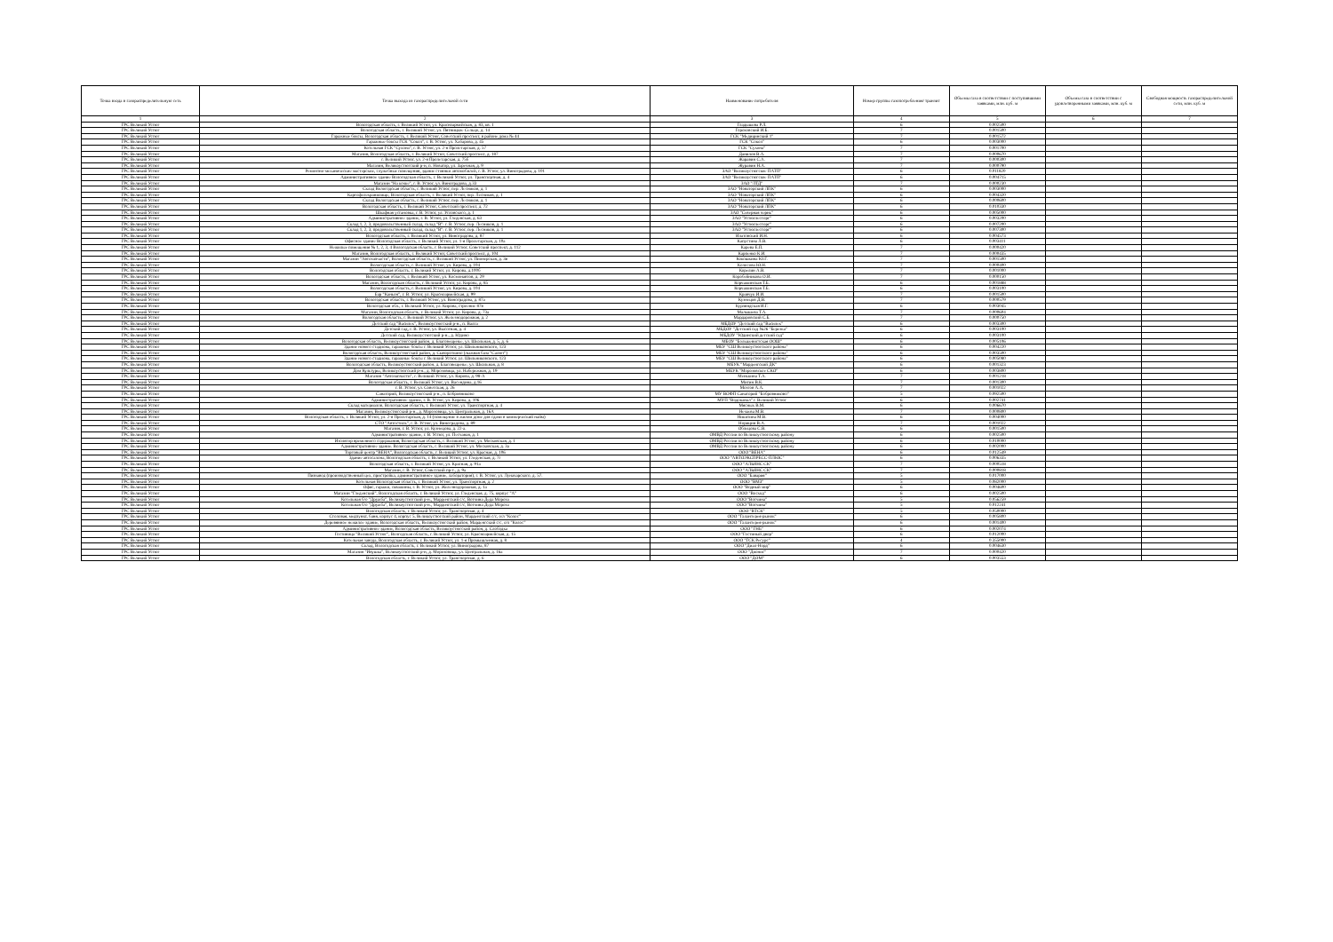| Точка входа в газораспределительную сеть | Точка выхода из газораспределительной сети | Наименование потребителя | Номер группы газопотребления/ транзит | Объемы газа в соответствии с поступившими заявками, млн. куб. м | Объемы газа в соответствии с удовлетворенными заявками, млн. куб. м | Свободная мощность газораспределительной сети, млн. куб. м |
| --- | --- | --- | --- | --- | --- | --- |
| 1 | 2 | 3 | 4 | 5 | 6 | 7 |
| ГРС Великий Устюг | Вологодская область, г. Великий Устюг, ул. Красноармейская, д. 83, кв. 1 | Гладышева Р.Л. | 6 | 0.002500 | | |
| ГРС Великий Устюг | Вологодская область, г. Великий Устюг, ул. Пятницкое Сельцо, д. 14 | Гороховский И.Б. | 7 | 0.001500 | | |
| ГРС Великий Устюг | Гаражные боксы, Вологодская область, г. Великий Устюг, Советский проспект, в районе дома № 44 | ГСК "Медицинский 1" | 7 | 0.001572 | | |
| ГРС Великий Устюг | Гаражные боксы ГСК "Сокол", г. В. Устюг, ул. Хабарова, д. 45 | ГСК "Сокол" | 6 | 0.003000 | | |
| ГРС Великий Устюг | Котельная ГСК "Сухона", г. В. Устюг, ул. 2-я Пролетарская, д. 57 | ГСК "Сухона" | 7 | 0.001700 | | |
| ГРС Великий Устюг | Магазин, Вологодская область, г. Великий Устюг, Советский проспект, д. 187 | Данилов В.А. | 7 | 0.000670 | | |
| ГРС Великий Устюг | г. Великий Устюг, ул. 2-я Пролетарская, д. 75б | Жаравин С.А. | 7 | 0.000300 | | |
| ГРС Великий Устюг | Магазин, Великоустюгский р-н, п. Новатор, ул. Заречная, д. 9 | Журавин Н.А. | 7 | 0.000790 | | |
| ГРС Великий Устюг | Ремонтно-механические мастерские, служебные помещения, здание стоянки автомобилей, г. В. Устюг, ул. Виноградова, д. 101 | ЗАО "Великоустюгское ПАТП" | 6 | 0.011820 | | |
| ГРС Великий Устюг | Административное здание Вологодская область, г. Великий Устюг, ул. Транспортная, д. 4 | ЗАО "Великоустюгское ПАТП" | 6 | 0.004715 | | |
| ГРС Великий Устюг | Магазин "На кочке", г. В. Устюг, ул. Виноградова, д.33 | ЗАО "ЛТД" | 7 | 0.000230 | | |
| ГРС Великий Устюг | Склад Вологодская область, г. Великий Устюг, пер. Лесников, д. 1 | ЗАО "Новаторский ЛПК" | 6 | 0.003000 | | |
| ГРС Великий Устюг | Картофелехранилище, Вологодская область, г. Великий Устюг, пер. Лесников, д. 1 | ЗАО "Новаторский ЛПК" | 6 | 0.004320 | | |
| ГРС Великий Устюг | Склад Вологодская область, г. Великий Устюг, пер. Лесников, д. 1 | ЗАО "Новаторский ЛПК" | 6 | 0.000600 | | |
| ГРС Великий Устюг | Вологодская область, г. Великий Устюг, Советский проспект, д. 72 | ЗАО "Новаторский ЛПК" | 6 | 0.010330 | | |
| ГРС Великий Устюг | Шкафная установка, г. В. Устюг, ул. Угловского, д. 1 | ЗАО "Северная чернь" | 6 | 0.005000 | | |
| ГРС Великий Устюг | Административное здание, г. В. Устюг, ул. Гледенская, д. 63 | ЗАО "Устюглесторг" | 6 | 0.003200 | | |
| ГРС Великий Устюг | Склад 1, 2, 3, продовольственный склад, склад "В": г. В. Устюг, пер. Лесников, д. 1 | ЗАО "Устюглесторг" | 6 | 0.007200 | | |
| ГРС Великий Устюг | Склад 1, 2, 3, продовольственный склад, склад "В": г. В. Устюг, пер. Лесников, д. 1 | ЗАО "Устюглесторг" | 6 | 0.007300 | | |
| ГРС Великий Устюг | Вологодская область, г. Великий Устюг, ул. Виноградова, д. 87 | Илатовский И.Н. | 6 | 0.004573 | | |
| ГРС Великий Устюг | Офисное здание Вологодская область, г. Великий Устюг, ул. 1-я Пролетарская, д. 10а | Капустина Л.В. | 6 | 0.003411 | | |
| ГРС Великий Устюг | Нежилые помещения № 1, 2, 3, 4 Вологодская область, г. Великий Устюг, Советский проспект, д. 112 | Карева Е.П. | 7 | 0.000420 | | |
| ГРС Великий Устюг | Магазин, Вологодская область, г. Великий Устюг, Советский проспект, д. 104 | Карпенко К.И. | 7 | 0.000435 | | |
| ГРС Великий Устюг | Магазин "Автозапчасти", Вологодская область, г. Великий Устюг, ул. Пионерская, д. 3в | Кокошкина Ю.Г. | 7 | 0.001500 | | |
| ГРС Великий Устюг | Вологодская область, г. Великий Устюг, ул. Кирова, д. 104 | Колосова Ю.Н. | 7 | 0.000400 | | |
| ГРС Великий Устюг | Вологодская область, г. Великий Устюг, ул. Кирова, д.100б | Корелин А.В. | 7 | 0.001000 | | |
| ГРС Великий Устюг | Вологодская область, г. Великий Устюг, ул. Космонавтов, д. 29 | Коробейникова О.И. | 7 | 0.000150 | | |
| ГРС Великий Устюг | Магазин, Вологодская область, г. Великий Устюг, ул. Кирова, д. 85 | Корчажинская Т.Б. | 6 | 0.001888 | | |
| ГРС Великий Устюг | Вологодская область, г. Великий Устюг, ул. Кирова, д. 104 | Корчажинская Т.Б. | 6 | 0.003100 | | |
| ГРС Великий Устюг | Бар "Каньон", г. В. Устюг, ул. Красноармейская, д. 99 | Кравчук И.И. | 7 | 0.001500 | | |
| ГРС Великий Устюг | Вологодская область, г. Великий Устюг, ул. Виноградова, д. 87а | Кузнецов Д.В. | 7 | 0.000579 | | |
| ГРС Великий Устюг | Вологодская обл., г. Великий Устюг, ул. Кирова, строение 87в | Курляндская И.Г. | 6 | 0.003045 | | |
| ГРС Великий Устюг | Магазин, Вологодская область, г. Великий Устюг, ул. Кирова, д. 73а | Малышева Т.А. | 7 | 0.000604 | | |
| ГРС Великий Устюг | Вологодская область, г. Великий Устюг, ул. Железнодорожная, д. 2 | Мардаровский С.Б. | 7 | 0.000750 | | |
| ГРС Великий Устюг | Детский сад "Василек", Великоустюгский р-н., п. Валга | МБДОУ "Детский сад "Василек" | 6 | 0.003300 | | |
| ГРС Великий Устюг | Детский сад, г. В. Устюг, ул. Высотная, д. 4 | МБДОУ "Детский сад №26 "Березка" | 6 | 0.003100 | | |
| ГРС Великий Устюг | Детский сад, Великоустюгский р-н., д. Юдино | МБДОУ "Юдинский детский сад" | 6 | 0.003100 | | |
| ГРС Великий Устюг | Вологодская область, Великоустюгский район, д. Благовещенье, ул. Школьная, д. 5, д. 6 | МБОУ "Большевистская ООШ" | 6 | 0.005106 | | |
| ГРС Великий Устюг | Здание нового стадиона, гаражные боксы г. Великий Устюг, ул. Шильниковского, 123 | МБУ "СШ Великоустюгского района" | 6 | 0.004220 | | |
| ГРС Великий Устюг | Вологодская область, Великоустюгский район, д. Сывороткино (лыжная база "Салют") | МБУ "СШ Великоустюгского района" | 6 | 0.003500 | | |
| ГРС Великий Устюг | Здание нового стадиона, гаражные боксы г. Великий Устюг, ул. Шильниковского, 123 | МБУ "СШ Великоустюгского района" | 6 | 0.005080 | | |
| ГРС Великий Устюг | Вологодская область, Великоустюгский район, д. Благовещенье, ул. Школьная, д. 8 | МБУК "Марденгский ДК" | 6 | 0.001323 | | |
| ГРС Великий Устюг | Дом Культуры, Великоустюгский р-н., д. Морозовица, ул. Набережная, д. 19 | МБУК "Морозовское СКО" | 6 | 0.003800 | | |
| ГРС Великий Устюг | Магазин "Автозапчасти", г. Великий Устюг, ул. Кирова, д. 98-А | Менькина Т.А. | 7 | 0.001218 | | |
| ГРС Великий Устюг | Вологодская область, г. Великий Устюг, ул. Васендина, д.16 | Митин В.К. | 7 | 0.001300 | | |
| ГРС Великий Устюг | г. В. Устюг, ул. Советская, д. 26 | Мозгов А.А. | 7 | 0.001022 | | |
| ГРС Великий Устюг | Санаторий, Великоустюгский р-н., п. Бобровниково | МУ ВОФП Санаторий "Бобровниково" | 5 | 0.092500 | | |
| ГРС Великий Устюг | Административное здание, г. В. Устюг, ул. Кирова, д. 106 | МУП "Водоканал" г. Великий Устюг | 6 | 0.002741 | | |
| ГРС Великий Устюг | Склад материалов, Вологодская область, г. Великий Устюг, ул. Транспортная, д. 4 | Мясных В.М. | 6 | 0.006670 | | |
| ГРС Великий Устюг | Магазин, Великоустюгский р-н., д. Морозовица, ул. Центральная, д. 16А | Нечаева М.В. | 7 | 0.000800 | | |
| ГРС Великий Устюг | Вологодская область, г. Великий Устюг, ул. 2-я Пролетарская, д. 14 (помещение в жилом доме для сдачи в коммерческий найм) | Никитина М.В. | 6 | 0.004000 | | |
| ГРС Великий Устюг | СТО "Автостиль", г. В. Устюг, ул. Виноградова, д. 89 | Норицин В.А. | 7 | 0.001022 | | |
| ГРС Великий Устюг | Магазин, г. В. Устюг, ул. Кузнецова, д. 22-а. | Облецова С.В. | 6 | 0.001500 | | |
| ГРС Великий Устюг | Административное здание, г. В. Устюг, ул. Песчаная, д. 1 | ОМВД России по Великоустюгскому району | 6 | 0.002500 | | |
| ГРС Великий Устюг | Изолятор временного содержания, Вологодская область, г. Великий Устюг, ул. Московская, д. 1 | ОМВД России по Великоустюгскому району | 6 | 0.010000 | | |
| ГРС Великий Устюг | Административное здание. Вологодская область, г. Великий Устюг, ул. Московская, д. 3а | ОМВД России по Великоустюгскому району | 6 | 0.002000 | | |
| ГРС Великий Устюг | Торговый центр "ВЕНА", Вологодская область, г. Великий Устюг, ул. Красная, д. 106 | ООО "ВЕНА" | 6 | 0.012549 | | |
| ГРС Великий Устюг | Здание автосалона, Вологодская область, г. Великий Устюг, ул. Гледенская, д. 7г | ООО "АВТОЭКСПРЕСС-ПЛЮС" | 6 | 0.006335 | | |
| ГРС Великий Устюг | Вологодская область, г. Великий Устюг, ул. Красная, д. 91а | ООО "АЛЬЯНС СК" | 7 | 0.000518 | | |
| ГРС Великий Устюг | Магазин, г. В. Устюг, Советский пр-т., д. 9а | ООО "АЛЬЯНС СК" | 7 | 0.000818 | | |
| ГРС Великий Устюг | Пивзавод (производственный цех, пристройка, административное здание, лаборатория), г. В. Устюг, ул. Луначарского, д. 57. | ООО "Бавария" | 5 | 0.017000 | | |
| ГРС Великий Устюг | Котельная Вологодская область, г. Великий Устюг, ул. Транспортная, д. 2 | ООО "ВМЗ" | 5 | 0.082000 | | |
| ГРС Великий Устюг | Офис, гаражи, скважины, г. В. Устюг, ул. Железнодорожная, д. 1а | ООО "Водный мир" | 6 | 0.004600 | | |
| ГРС Великий Устюг | Магазин "Гледенский", Вологодская область, г. Великий Устюг, ул. Гледенская, д. 75, корпус "А" | ООО "Восход" | 6 | 0.002500 | | |
| ГРС Великий Устюг | Котельная б/о "Дружба", Великоустюгский р-н., Марденгский с/с, Вотчина Деда Мороза | ООО "Вотчина" | 5 | 0.056259 | | |
| ГРС Великий Устюг | Котельная б/о "Дружба", Великоустюгский р-н., Марденгский с/с, Вотчина Деда Мороза | ООО "Вотчина" | 5 | 0.012241 | | |
| ГРС Великий Устюг | Вологодская область, г. Великий Устюг, ул. Транспортная, д. 4 | ООО "ВТСК" | 5 | 0.050000 | | |
| ГРС Великий Устюг | Столовая, медпункт, баня, корпус 4, корпус 5, Великоустюгский район, Марденгский с/с, о/л "Колос" | ООО "Галантерея-рынок" | 6 | 0.005800 | | |
| ГРС Великий Устюг | Деревянное нежилое здание, Вологодская область, Великоустюгский район, Марденгский с/с, о/л "Колос" | ООО "Галантерея-рынок" | 6 | 0.001400 | | |
| ГРС Великий Устюг | Административное здание, Вологодская область, Великоустюгский район, д. Слободка | ООО "ГНБ" | 6 | 0.002074 | | |
| ГРС Великий Устюг | Гостиница "Великий Устюг", Волгодская область, г. Великий Устюг, ул. Красноармейская, д. 15 | ООО "Гостиный двор" | 6 | 0.012000 | | |
| ГРС Великий Устюг | Котельная завода, Вологодская область, г. Великий Устюг, ул. 1-я Промышленная, д. 8 | ООО "ГСК Ресурс" | 4 | 0.355000 | | |
| ГРС Великий Устюг | Склад, Вологодская область, г. Великий Устюг, ул. Виноградова, 87 | ООО "Диал-Норд" | 6 | 0.004630 | | |
| ГРС Великий Устюг | Магазин "Ивушка", Великоустюгский р-н, д. Морозовица, ул. Центральная, д. 16а | ООО "Дионис" | 7 | 0.000420 | | |
| ГРС Великий Устюг | Вологодская область, г. Великий Устюг, ул. Транспортная, д. 6 | ООО "ДОМ" | 6 | 0.003553 | | |